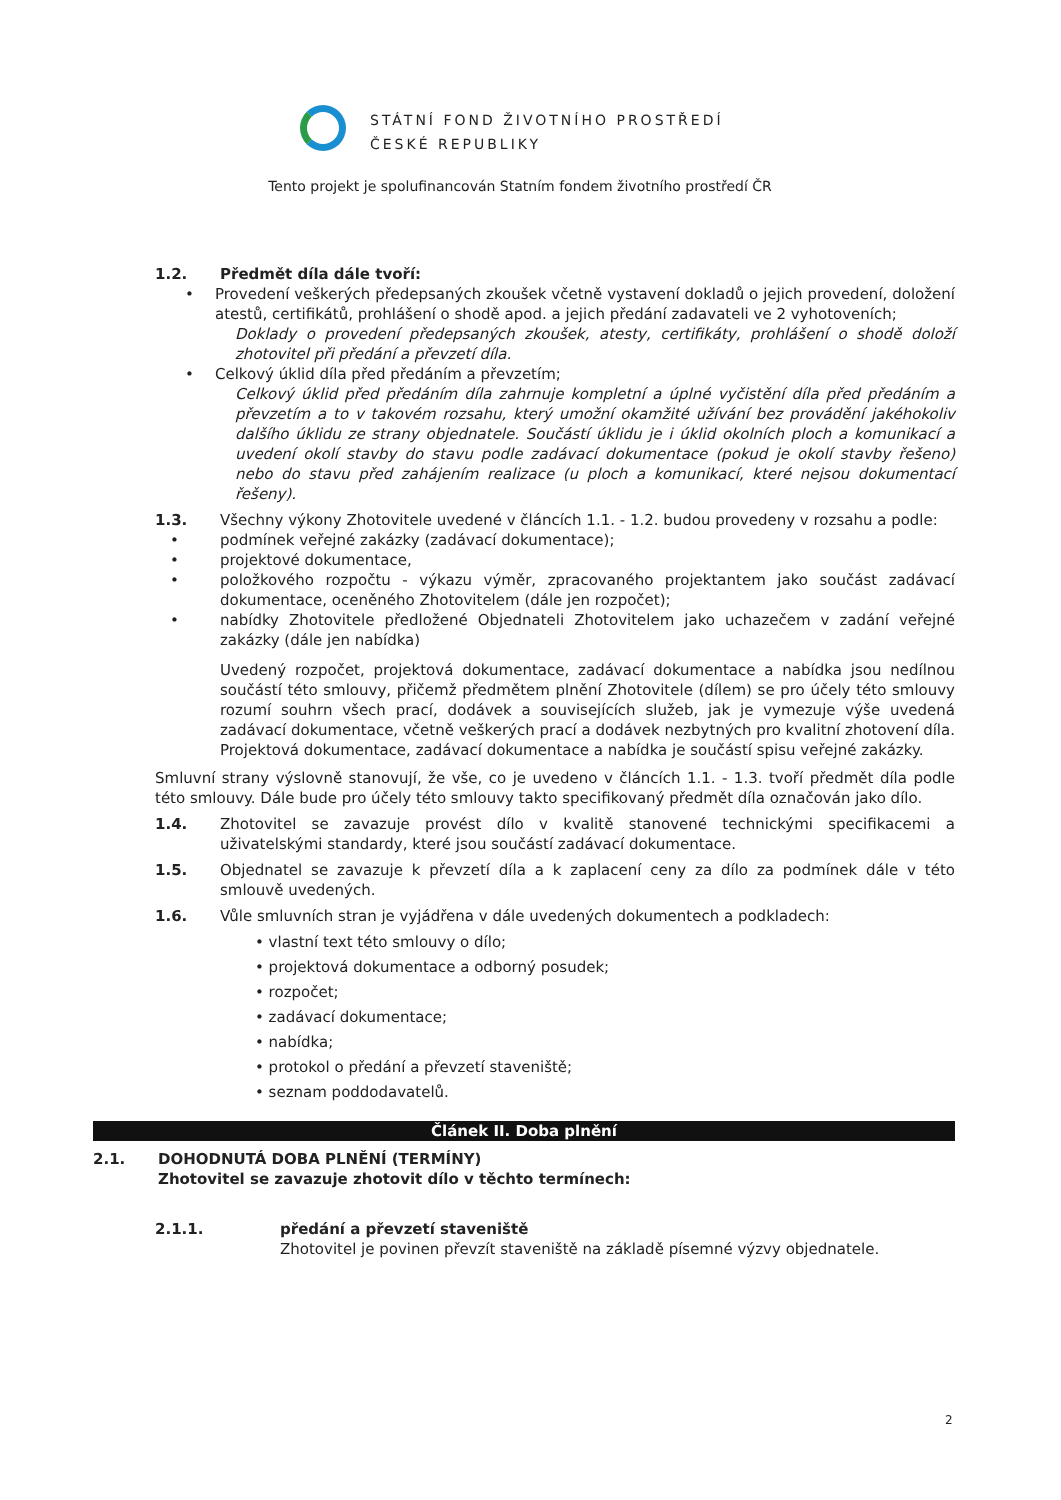STÁTNÍ FOND ŽIVOTNÍHO PROSTŘEDÍ
ČESKÉ REPUBLIKY
Tento projekt je spolufinancován Statním fondem životního prostředí ČR
1.2. Předmět díla dále tvoří:
• Provedení veškerých předepsaných zkoušek včetně vystavení dokladů o jejich provedení, doložení atestů, certifikátů, prohlášení o shodě apod. a jejich předání zadavateli ve 2 vyhotoveních;
Doklady o provedení předepsaných zkoušek, atesty, certifikáty, prohlášení o shodě doloží zhotovitel při předání a převzetí díla.
• Celkový úklid díla před předáním a převzetím;
Celkový úklid před předáním díla zahrnuje kompletní a úplné vyčistění díla před předáním a převzetím a to v takovém rozsahu, který umožní okamžité užívání bez provádění jakéhokoliv dalšího úklidu ze strany objednatele. Součástí úklidu je i úklid okolních ploch a komunikací a uvedení okolí stavby do stavu podle zadávací dokumentace (pokud je okolí stavby řešeno) nebo do stavu před zahájením realizace (u ploch a komunikací, které nejsou dokumentací řešeny).
1.3. Všechny výkony Zhotovitele uvedené v článcích 1.1. - 1.2. budou provedeny v rozsahu a podle:
• podmínek veřejné zakázky (zadávací dokumentace);
• projektové dokumentace,
• položkového rozpočtu - výkazu výměr, zpracovaného projektantem jako součást zadávací dokumentace, oceněného Zhotovitelem (dále jen rozpočet);
• nabídky Zhotovitele předložené Objednateli Zhotovitelem jako uchazečem v zadání veřejné zakázky (dále jen nabídka)
Uvedený rozpočet, projektová dokumentace, zadávací dokumentace a nabídka jsou nedílnou součástí této smlouvy, přičemž předmětem plnění Zhotovitele (dílem) se pro účely této smlouvy rozumí souhrn všech prací, dodávek a souvisejících služeb, jak je vymezuje výše uvedená zadávací dokumentace, včetně veškerých prací a dodávek nezbytných pro kvalitní zhotovení díla. Projektová dokumentace, zadávací dokumentace a nabídka je součástí spisu veřejné zakázky.
Smluvní strany výslovně stanovují, že vše, co je uvedeno v článcích 1.1. - 1.3. tvoří předmět díla podle této smlouvy. Dále bude pro účely této smlouvy takto specifikovaný předmět díla označován jako dílo.
1.4. Zhotovitel se zavazuje provést dílo v kvalitě stanovené technickými specifikacemi a uživatelskými standardy, které jsou součástí zadávací dokumentace.
1.5. Objednatel se zavazuje k převzetí díla a k zaplacení ceny za dílo za podmínek dále v této smlouvě uvedených.
1.6. Vůle smluvních stran je vyjádřena v dále uvedených dokumentech a podkladech:
• vlastní text této smlouvy o dílo;
• projektová dokumentace a odborný posudek;
• rozpočet;
• zadávací dokumentace;
• nabídka;
• protokol o předání a převzetí staveniště;
• seznam poddodavatelů.
Článek II. Doba plnění
2.1. DOHODNUTÁ DOBA PLNĚNÍ (TERMÍNY)
Zhotovitel se zavazuje zhotovit dílo v těchto termínech:
2.1.1. předání a převzetí staveniště
Zhotovitel je povinen převzít staveniště na základě písemné výzvy objednatele.
2